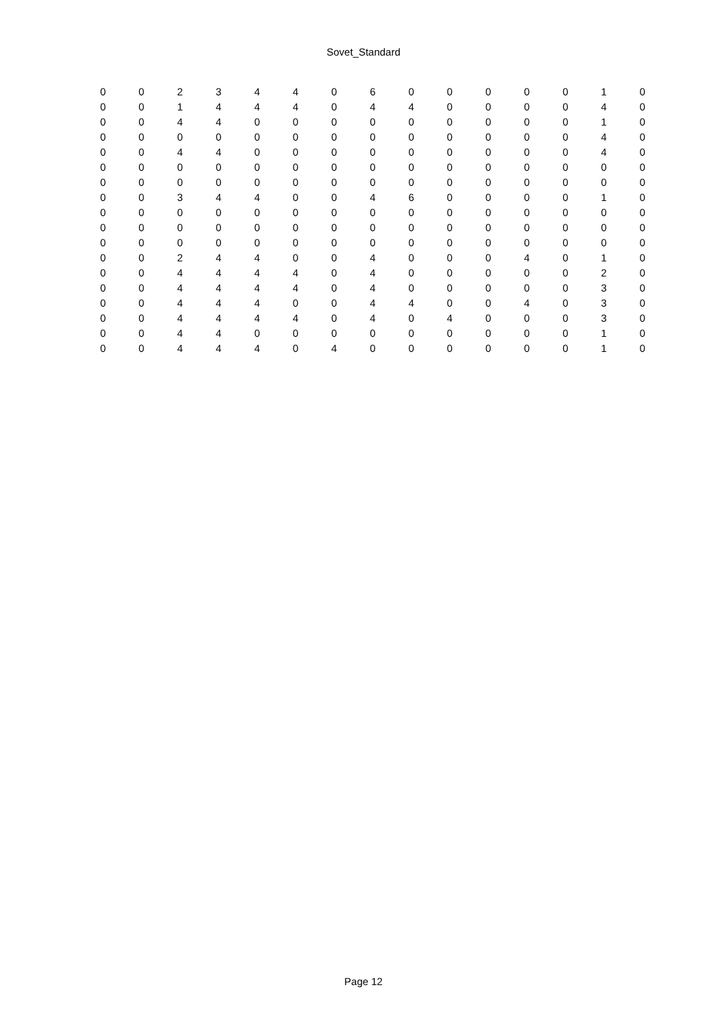Sovet_Standard
| 0 | 0 | 2 | 3 | 4 | 4 | 0 | 6 | 0 | 0 | 0 | 0 | 0 | 1 | 0 |
| 0 | 0 | 1 | 4 | 4 | 4 | 0 | 4 | 4 | 0 | 0 | 0 | 0 | 4 | 0 |
| 0 | 0 | 4 | 4 | 0 | 0 | 0 | 0 | 0 | 0 | 0 | 0 | 0 | 1 | 0 |
| 0 | 0 | 0 | 0 | 0 | 0 | 0 | 0 | 0 | 0 | 0 | 0 | 0 | 4 | 0 |
| 0 | 0 | 4 | 4 | 0 | 0 | 0 | 0 | 0 | 0 | 0 | 0 | 0 | 4 | 0 |
| 0 | 0 | 0 | 0 | 0 | 0 | 0 | 0 | 0 | 0 | 0 | 0 | 0 | 0 | 0 |
| 0 | 0 | 0 | 0 | 0 | 0 | 0 | 0 | 0 | 0 | 0 | 0 | 0 | 0 | 0 |
| 0 | 0 | 3 | 4 | 4 | 0 | 0 | 4 | 6 | 0 | 0 | 0 | 0 | 1 | 0 |
| 0 | 0 | 0 | 0 | 0 | 0 | 0 | 0 | 0 | 0 | 0 | 0 | 0 | 0 | 0 |
| 0 | 0 | 0 | 0 | 0 | 0 | 0 | 0 | 0 | 0 | 0 | 0 | 0 | 0 | 0 |
| 0 | 0 | 0 | 0 | 0 | 0 | 0 | 0 | 0 | 0 | 0 | 0 | 0 | 0 | 0 |
| 0 | 0 | 2 | 4 | 4 | 0 | 0 | 4 | 0 | 0 | 0 | 4 | 0 | 1 | 0 |
| 0 | 0 | 4 | 4 | 4 | 4 | 0 | 4 | 0 | 0 | 0 | 0 | 0 | 2 | 0 |
| 0 | 0 | 4 | 4 | 4 | 4 | 0 | 4 | 0 | 0 | 0 | 0 | 0 | 3 | 0 |
| 0 | 0 | 4 | 4 | 4 | 0 | 0 | 4 | 4 | 0 | 0 | 4 | 0 | 3 | 0 |
| 0 | 0 | 4 | 4 | 4 | 4 | 0 | 4 | 0 | 4 | 0 | 0 | 0 | 3 | 0 |
| 0 | 0 | 4 | 4 | 0 | 0 | 0 | 0 | 0 | 0 | 0 | 0 | 0 | 1 | 0 |
| 0 | 0 | 4 | 4 | 4 | 0 | 4 | 0 | 0 | 0 | 0 | 0 | 0 | 1 | 0 |
Page 12